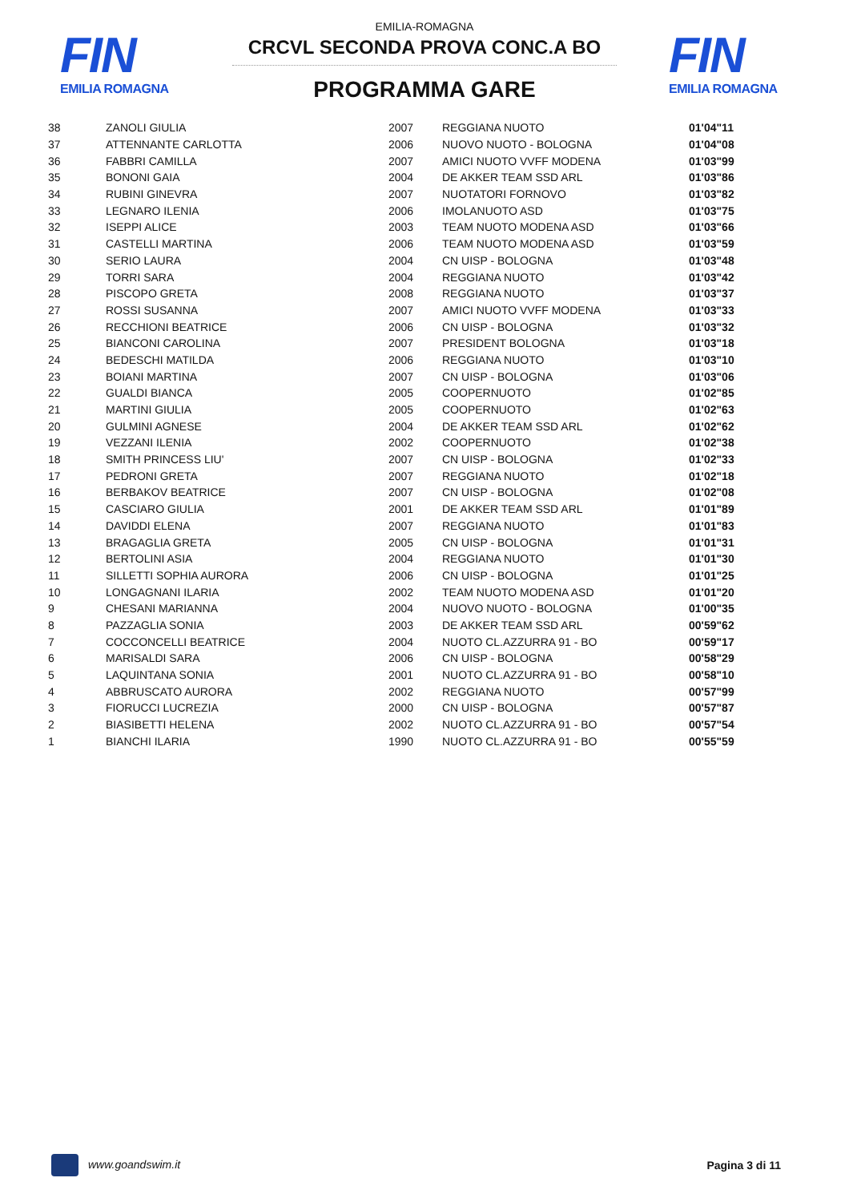FIN
EMILIA ROMAGNA
FIN
EMILIA ROMAGNA
EMILIA-ROMAGNA
CRCVL SECONDA PROVA CONC.A BO
PROGRAMMA GARE
| 38 | ZANOLI GIULIA | 2007 | REGGIANA NUOTO | 01'04"11 |
| 37 | ATTENNANTE CARLOTTA | 2006 | NUOVO NUOTO - BOLOGNA | 01'04"08 |
| 36 | FABBRI CAMILLA | 2007 | AMICI NUOTO VVFF MODENA | 01'03"99 |
| 35 | BONONI GAIA | 2004 | DE AKKER TEAM SSD ARL | 01'03"86 |
| 34 | RUBINI GINEVRA | 2007 | NUOTATORI FORNOVO | 01'03"82 |
| 33 | LEGNARO ILENIA | 2006 | IMOLANUOTO ASD | 01'03"75 |
| 32 | ISEPPI ALICE | 2003 | TEAM NUOTO MODENA ASD | 01'03"66 |
| 31 | CASTELLI MARTINA | 2006 | TEAM NUOTO MODENA ASD | 01'03"59 |
| 30 | SERIO LAURA | 2004 | CN UISP - BOLOGNA | 01'03"48 |
| 29 | TORRI SARA | 2004 | REGGIANA NUOTO | 01'03"42 |
| 28 | PISCOPO GRETA | 2008 | REGGIANA NUOTO | 01'03"37 |
| 27 | ROSSI SUSANNA | 2007 | AMICI NUOTO VVFF MODENA | 01'03"33 |
| 26 | RECCHIONI BEATRICE | 2006 | CN UISP - BOLOGNA | 01'03"32 |
| 25 | BIANCONI CAROLINA | 2007 | PRESIDENT BOLOGNA | 01'03"18 |
| 24 | BEDESCHI MATILDA | 2006 | REGGIANA NUOTO | 01'03"10 |
| 23 | BOIANI MARTINA | 2007 | CN UISP - BOLOGNA | 01'03"06 |
| 22 | GUALDI BIANCA | 2005 | COOPERNUOTO | 01'02"85 |
| 21 | MARTINI GIULIA | 2005 | COOPERNUOTO | 01'02"63 |
| 20 | GULMINI AGNESE | 2004 | DE AKKER TEAM SSD ARL | 01'02"62 |
| 19 | VEZZANI ILENIA | 2002 | COOPERNUOTO | 01'02"38 |
| 18 | SMITH PRINCESS LIU' | 2007 | CN UISP - BOLOGNA | 01'02"33 |
| 17 | PEDRONI GRETA | 2007 | REGGIANA NUOTO | 01'02"18 |
| 16 | BERBAKOV BEATRICE | 2007 | CN UISP - BOLOGNA | 01'02"08 |
| 15 | CASCIARO GIULIA | 2001 | DE AKKER TEAM SSD ARL | 01'01"89 |
| 14 | DAVIDDI ELENA | 2007 | REGGIANA NUOTO | 01'01"83 |
| 13 | BRAGAGLIA GRETA | 2005 | CN UISP - BOLOGNA | 01'01"31 |
| 12 | BERTOLINI ASIA | 2004 | REGGIANA NUOTO | 01'01"30 |
| 11 | SILLETTI SOPHIA AURORA | 2006 | CN UISP - BOLOGNA | 01'01"25 |
| 10 | LONGAGNANI ILARIA | 2002 | TEAM NUOTO MODENA ASD | 01'01"20 |
| 9 | CHESANI MARIANNA | 2004 | NUOVO NUOTO - BOLOGNA | 01'00"35 |
| 8 | PAZZAGLIA SONIA | 2003 | DE AKKER TEAM SSD ARL | 00'59"62 |
| 7 | COCCONCELLI BEATRICE | 2004 | NUOTO CL.AZZURRA 91 - BO | 00'59"17 |
| 6 | MARISALDI SARA | 2006 | CN UISP - BOLOGNA | 00'58"29 |
| 5 | LAQUINTANA SONIA | 2001 | NUOTO CL.AZZURRA 91 - BO | 00'58"10 |
| 4 | ABBRUSCATO AURORA | 2002 | REGGIANA NUOTO | 00'57"99 |
| 3 | FIORUCCI LUCREZIA | 2000 | CN UISP - BOLOGNA | 00'57"87 |
| 2 | BIASIBETTI HELENA | 2002 | NUOTO CL.AZZURRA 91 - BO | 00'57"54 |
| 1 | BIANCHI ILARIA | 1990 | NUOTO CL.AZZURRA 91 - BO | 00'55"59 |
www.goandswim.it Pagina 3 di 11